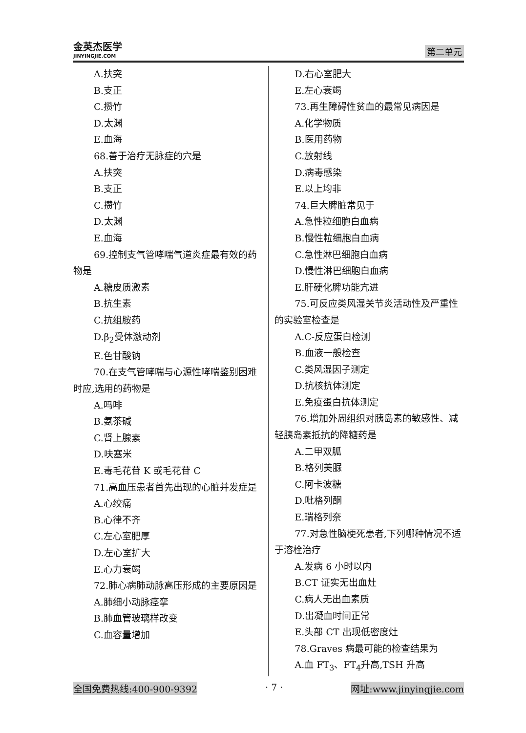金英杰医学
JINYINGJIE.COM
第二单元
A.扶突
B.支正
C.攒竹
D.太渊
E.血海
68.善于治疗无脉症的穴是
A.扶突
B.支正
C.攒竹
D.太渊
E.血海
69.控制支气管哮喘气道炎症最有效的药物是
A.糖皮质激素
B.抗生素
C.抗组胺药
D.β<sub>2</sub>受体激动剂
E.色甘酸钠
70.在支气管哮喘与心源性哮喘鉴别困难时应,选用的药物是
A.吗啡
B.氨茶碱
C.肾上腺素
D.呋塞米
E.毒毛花苷 K 或毛花苷 C
71.高血压患者首先出现的心脏并发症是
A.心绞痛
B.心律不齐
C.左心室肥厚
D.左心室扩大
E.心力衰竭
72.肺心病肺动脉高压形成的主要原因是
A.肺细小动脉痉挛
B.肺血管玻璃样改变
C.血容量增加
D.右心室肥大
E.左心衰竭
73.再生障碍性贫血的最常见病因是
A.化学物质
B.医用药物
C.放射线
D.病毒感染
E.以上均非
74.巨大脾脏常见于
A.急性粒细胞白血病
B.慢性粒细胞白血病
C.急性淋巴细胞白血病
D.慢性淋巴细胞白血病
E.肝硬化脾功能亢进
75.可反应类风湿关节炎活动性及严重性的实验室检查是
A.C-反应蛋白检测
B.血液一般检查
C.类风湿因子测定
D.抗核抗体测定
E.免疫蛋白抗体测定
76.增加外周组织对胰岛素的敏感性、减轻胰岛素抵抗的降糖药是
A.二甲双胍
B.格列美脲
C.阿卡波糖
D.吡格列酮
E.瑞格列奈
77.对急性脑梗死患者,下列哪种情况不适于溶栓治疗
A.发病 6 小时以内
B.CT 证实无出血灶
C.病人无出血素质
D.出凝血时间正常
E.头部 CT 出现低密度灶
78.Graves 病最可能的检查结果为
A.血 FT<sub>3</sub>、FT<sub>4</sub>升高,TSH 升高
全国免费热线:400-900-9392 · 7 · 网址:www.jinyingjie.com